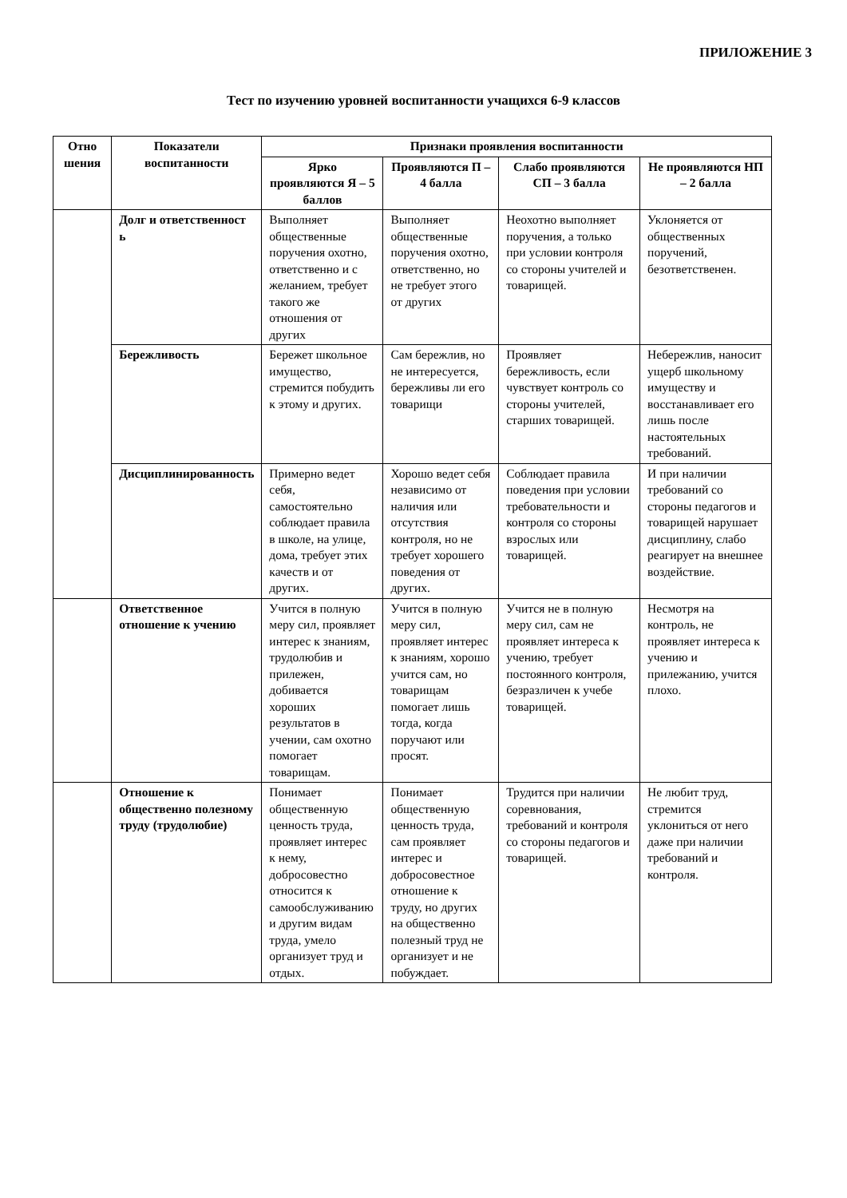ПРИЛОЖЕНИЕ 3
Тест по изучению уровней воспитанности учащихся 6-9 классов
| Отно шения | Показатели воспитанности | Признаки проявления воспитанности | | | |
| --- | --- | --- | --- | --- | --- |
| | | Ярко проявляются Я – 5 баллов | Проявляются П – 4 балла | Слабо проявляются СП – 3 балла | Не проявляются НП – 2 балла |
| | Долг и ответственност ь | Выполняет общественные поручения охотно, ответственно и с желанием, требует такого же отношения от других | Выполняет общественные поручения охотно, ответственно, но не требует этого от других | Неохотно выполняет поручения, а только при условии контроля со стороны учителей и товарищей. | Уклоняется от общественных поручений, безответственен. |
| | Бережливость | Бережет школьное имущество, стремится побудить к этому и других. | Сам бережлив, но не интересуется, бережливы ли его товарищи | Проявляет бережливость, если чувствует контроль со стороны учителей, старших товарищей. | Небережлив, наносит ущерб школьному имуществу и восстанавливает его лишь после настоятельных требований. |
| | Дисциплинированность | Примерно ведет себя, самостоятельно соблюдает правила в школе, на улице, дома, требует этих качеств и от других. | Хорошо ведет себя независимо от наличия или отсутствия контроля, но не требует хорошего поведения от других. | Соблюдает правила поведения при условии требовательности и контроля со стороны взрослых или товарищей. | И при наличии требований со стороны педагогов и товарищей нарушает дисциплину, слабо реагирует на внешнее воздействие. |
| | Ответственное отношение к учению | Учится в полную меру сил, проявляет интерес к знаниям, трудолюбив и прилежен, добивается хороших результатов в учении, сам охотно помогает товарищам. | Учится в полную меру сил, проявляет интерес к знаниям, хорошо учится сам, но товарищам помогает лишь тогда, когда поручают или просят. | Учится не в полную меру сил, сам не проявляет интереса к учению, требует постоянного контроля, безразличен к учебе товарищей. | Несмотря на контроль, не проявляет интереса к учению и прилежанию, учится плохо. |
| | Отношение к общественно полезному труду (трудолюбие) | Понимает общественную ценность труда, проявляет интерес к нему, добросовестно относится к самообслуживанию и другим видам труда, умело организует труд и отдых. | Понимает общественную ценность труда, сам проявляет интерес и добросовестное отношение к труду, но других на общественно полезный труд не организует и не побуждает. | Трудится при наличии соревнования, требований и контроля со стороны педагогов и товарищей. | Не любит труд, стремится уклониться от него даже при наличии требований и контроля. |